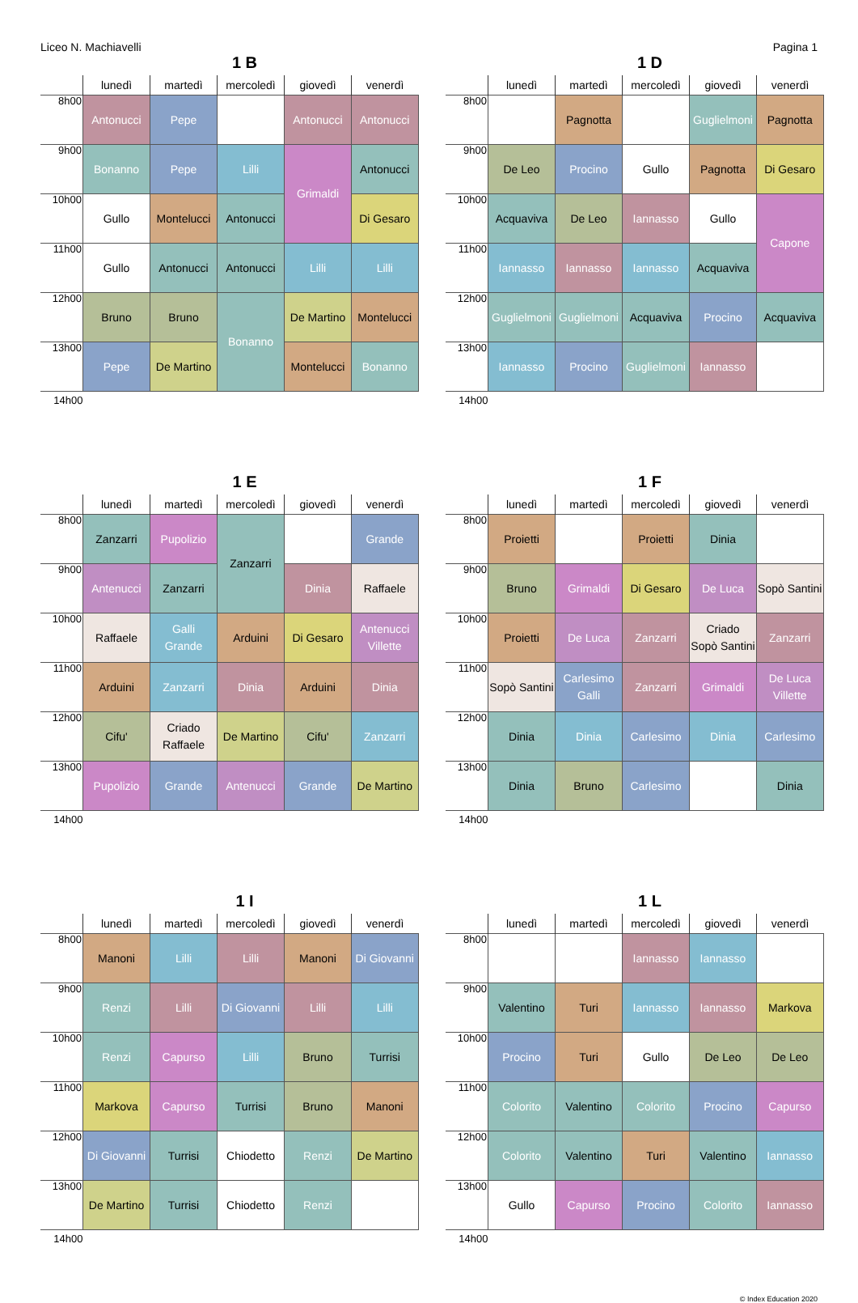Liceo N. Machiavelli Pagina 1
1 B
| | lunedì | martedì | mercoledì | giovedì | venerdì |
| --- | --- | --- | --- | --- | --- |
| 8h00 | Antonucci | Pepe | | Antonucci | Antonucci |
| 9h00 | Bonanno | Pepe | Lilli | Grimaldi | Antonucci |
| 10h00 | Gullo | Montelucci | Antonucci | | Di Gesaro |
| 11h00 | Gullo | Antonucci | Antonucci | Lilli | Lilli |
| 12h00 | Bruno | Bruno | Bonanno | De Martino | Montelucci |
| 13h00 | Pepe | De Martino | | Montelucci | Bonanno |
| 14h00 | | | | | |
1 D
| | lunedì | martedì | mercoledì | giovedì | venerdì |
| --- | --- | --- | --- | --- | --- |
| 8h00 | | Pagnotta | | Guglielmoni | Pagnotta |
| 9h00 | De Leo | Procino | Gullo | Pagnotta | Di Gesaro |
| 10h00 | Acquaviva | De Leo | Iannasso | Gullo | Capone |
| 11h00 | Iannasso | Iannasso | Iannasso | Acquaviva | |
| 12h00 | Guglielmoni | Guglielmoni | Acquaviva | Procino | Acquaviva |
| 13h00 | Iannasso | Procino | Guglielmoni | Iannasso | |
| 14h00 | | | | | |
1 E
| | lunedì | martedì | mercoledì | giovedì | venerdì |
| --- | --- | --- | --- | --- | --- |
| 8h00 | Zanzarri | Pupolizio | Zanzarri | | Grande |
| 9h00 | Antenucci | Zanzarri | | Dinia | Raffaele |
| 10h00 | Raffaele | Galli Grande | Arduini | Di Gesaro | Antenucci Villette |
| 11h00 | Arduini | Zanzarri | Dinia | Arduini | Dinia |
| 12h00 | Cifu' | Criado Raffaele | De Martino | Cifu' | Zanzarri |
| 13h00 | Pupolizio | Grande | Antenucci | Grande | De Martino |
| 14h00 | | | | | |
1 F
| | lunedì | martedì | mercoledì | giovedì | venerdì |
| --- | --- | --- | --- | --- | --- |
| 8h00 | Proietti | | Proietti | Dinia | |
| 9h00 | Bruno | Grimaldi | Di Gesaro | De Luca | Sopò Santini |
| 10h00 | Proietti | De Luca | Zanzarri | Criado Sopò Santini | Zanzarri |
| 11h00 | Sopò Santini | Carlesimo Galli | Zanzarri | Grimaldi | De Luca Villette |
| 12h00 | Dinia | Dinia | Carlesimo | Dinia | Carlesimo |
| 13h00 | Dinia | Bruno | Carlesimo | | Dinia |
| 14h00 | | | | | |
1 I
| | lunedì | martedì | mercoledì | giovedì | venerdì |
| --- | --- | --- | --- | --- | --- |
| 8h00 | Manoni | Lilli | Lilli | Manoni | Di Giovanni |
| 9h00 | Renzi | Lilli | Di Giovanni | Lilli | Lilli |
| 10h00 | Renzi | Capurso | Lilli | Bruno | Turrisi |
| 11h00 | Markova | Capurso | Turrisi | Bruno | Manoni |
| 12h00 | Di Giovanni | Turrisi | Chiodetto | Renzi | De Martino |
| 13h00 | De Martino | Turrisi | Chiodetto | Renzi | |
| 14h00 | | | | | |
1 L
| | lunedì | martedì | mercoledì | giovedì | venerdì |
| --- | --- | --- | --- | --- | --- |
| 8h00 | | | Iannasso | Iannasso | |
| 9h00 | Valentino | Turi | Iannasso | Iannasso | Markova |
| 10h00 | Procino | Turi | Gullo | De Leo | De Leo |
| 11h00 | Colorito | Valentino | Colorito | Procino | Capurso |
| 12h00 | Colorito | Valentino | Turi | Valentino | Iannasso |
| 13h00 | Gullo | Capurso | Procino | Colorito | Iannasso |
| 14h00 | | | | | |
© Index Education 2020